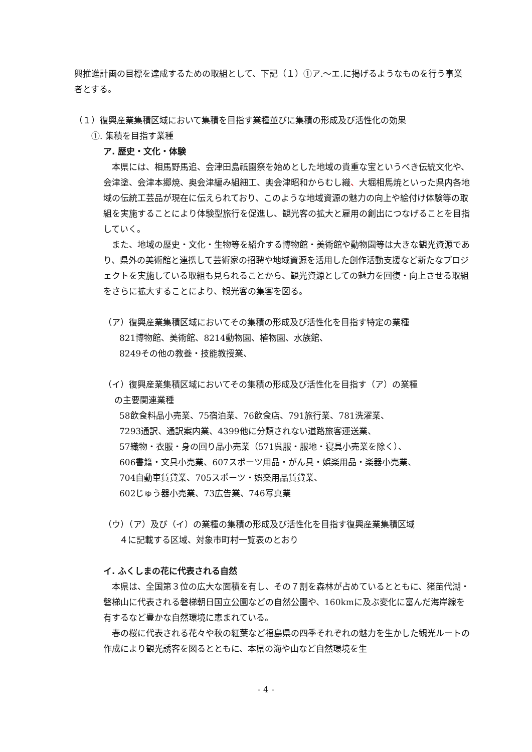興推進計画の目標を達成するための取組として、下記（１）①ア.～エ.に掲げるようなものを行う事業者とする。
（１）復興産業集積区域において集積を目指す業種並びに集積の形成及び活性化の効果
①. 集積を目指す業種
ア. 歴史・文化・体験
本県には、相馬野馬追、会津田島祇園祭を始めとした地域の貴重な宝というべき伝統文化や、会津塗、会津本郷焼、奥会津編み組細工、奥会津昭和からむし織、大堀相馬焼といった県内各地域の伝統工芸品が現在に伝えられており、このような地域資源の魅力の向上や絵付け体験等の取組を実施することにより体験型旅行を促進し、観光客の拡大と雇用の創出につなげることを目指していく。
また、地域の歴史・文化・生物等を紹介する博物館・美術館や動物園等は大きな観光資源であり、県外の美術館と連携して芸術家の招聘や地域資源を活用した創作活動支援など新たなプロジェクトを実施している取組も見られることから、観光資源としての魅力を回復・向上させる取組をさらに拡大することにより、観光客の集客を図る。
（ア）復興産業集積区域においてその集積の形成及び活性化を目指す特定の業種
821博物館、美術館、8214動物園、植物園、水族館、
8249その他の教養・技能教授業、
（イ）復興産業集積区域においてその集積の形成及び活性化を目指す（ア）の業種
の主要関連業種
58飲食料品小売業、75宿泊業、76飲食店、791旅行業、781洗濯業、
7293通訳、通訳案内業、4399他に分類されない道路旅客運送業、
57織物・衣服・身の回り品小売業（571呉服・服地・寝具小売業を除く）、
606書籍・文具小売業、607スポーツ用品・がん具・娯楽用品・楽器小売業、
704自動車賃貸業、705スポーツ・娯楽用品賃貸業、
602じゅう器小売業、73広告業、746写真業
（ウ）（ア）及び（イ）の業種の集積の形成及び活性化を目指す復興産業集積区域
４に記載する区域、対象市町村一覧表のとおり
イ. ふくしまの花に代表される自然
本県は、全国第３位の広大な面積を有し、その７割を森林が占めているとともに、猪苗代湖・磐梯山に代表される磐梯朝日国立公園などの自然公園や、160kmに及ぶ変化に富んだ海岸線を有するなど豊かな自然環境に恵まれている。
春の桜に代表される花々や秋の紅葉など福島県の四季それぞれの魅力を生かした観光ルートの作成により観光誘客を図るとともに、本県の海や山など自然環境を生
- 4 -